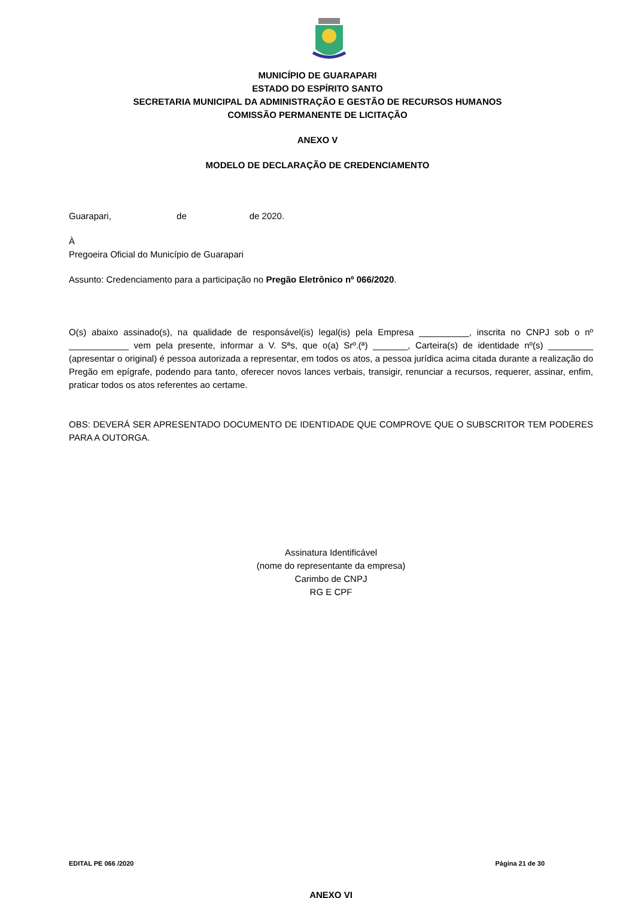MUNICÍPIO DE GUARAPARI
ESTADO DO ESPÍRITO SANTO
SECRETARIA MUNICIPAL DA ADMINISTRAÇÃO E GESTÃO DE RECURSOS HUMANOS
COMISSÃO PERMANENTE DE LICITAÇÃO
ANEXO V
MODELO DE DECLARAÇÃO DE CREDENCIAMENTO
Guarapari, de de 2020.
À
Pregoeira Oficial do Município de Guarapari
Assunto: Credenciamento para a participação no Pregão Eletrônico nº 066/2020.
O(s) abaixo assinado(s), na qualidade de responsável(is) legal(is) pela Empresa __________, inscrita no CNPJ sob o nº ____________ vem pela presente, informar a V. Sªs, que o(a) Srº.(ª) _______, Carteira(s) de identidade nº(s) _________ (apresentar o original) é pessoa autorizada a representar, em todos os atos, a pessoa jurídica acima citada durante a realização do Pregão em epígrafe, podendo para tanto, oferecer novos lances verbais, transigir, renunciar a recursos, requerer, assinar, enfim, praticar todos os atos referentes ao certame.
OBS: DEVERÁ SER APRESENTADO DOCUMENTO DE IDENTIDADE QUE COMPROVE QUE O SUBSCRITOR TEM PODERES PARA A OUTORGA.
Assinatura Identificável
(nome do representante da empresa)
Carimbo de CNPJ
RG E CPF
ANEXO VI
EDITAL PE 066 /2020 Página 21 de 30